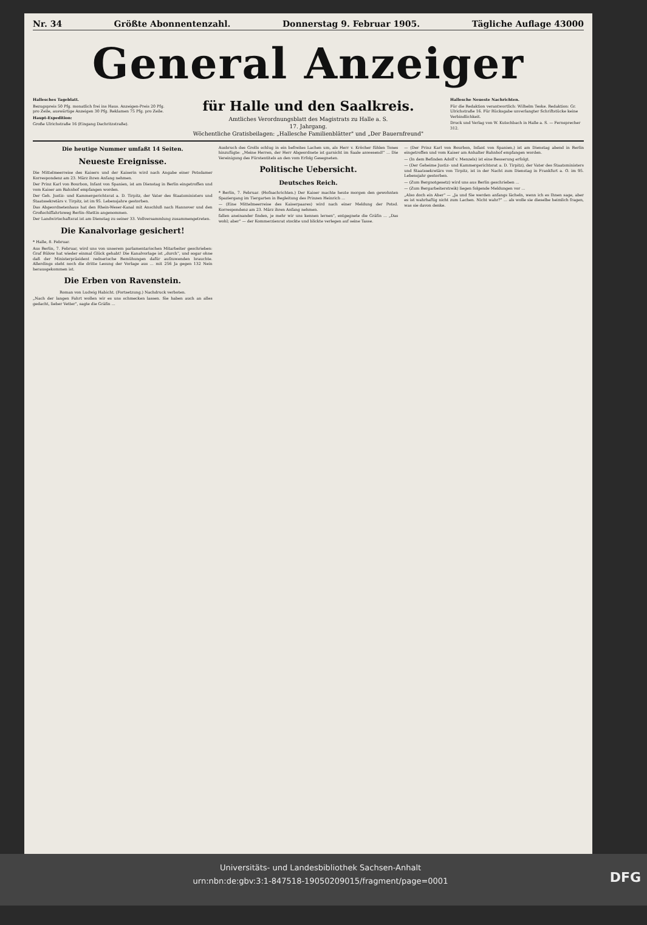Nr. 34 Größte Abonnentenzahl. Donnerstag 9. Februar 1905. Tägliche Auflage 43000
General Anzeiger
Hallesches Tageblatt.
Bezugspreis 50 Pfg. monatlich frei ins Haus. Anzeigen-Preis 20 Pfg. pro Zeile, auswärtige Anzeigen 30 Pfg. Reklamen 75 Pfg. pro Zeile.
Haupt-Expedition:
Große Ulrichstraße 16 (Eingang Dachritzstraße).
für Halle und den Saalkreis.
Amtliches Verordnungsblatt des Magistrats zu Halle a. S.
17. Jahrgang.
Wöchentliche Gratisbeilagen: „Hallesche Familienblätter" und „Der Bauernfreund"
Hallesche Neueste Nachrichten.
Für die Redaktion verantwortlich: Wilhelm Teske. Redaktion: Gr. Ulrichstraße 16. Für Rücksgabe unverlangter Schriftstücke keine Verbindlichkeit.
Druck und Verlag von W. Kutschbach in Halle a. S. — Fernsprecher 312.
Die heutige Nummer umfaßt 14 Seiten.
Neueste Ereignisse.
Die Mittelmeerreise des Kaisers und der Kaiserin wird nach Angabe einer Potsdamer Korrespondenz am 23. März ihren Anfang nehmen.
Der Prinz Karl von Bourbon, Infant von Spanien, ist am Dienstag in Berlin eingetroffen und vom Kaiser am Bahnhof empfangen worden.
Der Geh. Justiz- und Kammergerichtsrat a. D. Tirpitz, der Vater des Staatsministers und Staatssekretärs v. Tirpitz, ist im 95. Lebensjahre gestorben.
Das Abgeordnetenhaus hat den Rhein-Weser-Kanal mit Anschluß nach Hannover und den Großschiffahrtsweg Berlin–Stettin angenommen.
Der Landwirtschaftsrat ist am Dienstag zu seiner 33. Vollversammlung zusammengetreten.
Die Kanalvorlage gesichert!
* Halle, 8. Februar.
Aus Berlin, 7. Februar, wird uns von unserem parlamentarischen Mitarbeiter geschrieben: Graf Bülow hat wieder einmal Glück gehabt! Die Kanalvorlage ist „durch", und sogar ohne daß der Ministerpräsident rednerische Bemühungen dafür aufzuwenden brauchte. Allerdings steht noch die dritte Lesung der Vorlage aus ... mit 256 Ja gegen 132 Nein herausgekommen ist.
Die Erben von Ravenstein.
Roman von Ludwig Habicht. (Fortsetzung.) Nachdruck verboten.
„Nach der langen Fahrt wollen wir es uns schmecken lassen. Sie haben auch an alles gedacht, lieber Vetter", sagte die Gräfin ...
Ausbruch des Grolls schlug in ein befreites Lachen um, als Herr v. Kröcher fühlen Tones hinzufügte: „Meine Herren, der Herr Abgeordnete ist garnicht im Saale anwesend!" ... Die Vereinigung des Fürstentitels an den vom Erfolg Gesegneten.
Politische Uebersicht.
Deutsches Reich.
* Berlin, 7. Februar. (Hofnachrichten.) Der Kaiser machte heute morgen den gewohnten Spaziergang im Tiergarten in Begleitung des Prinzen Heinrich ...
— (Eine Mittelmeerreise des Kaiserpaares) wird nach einer Meldung der Potsd. Korrespondenz am 23. März ihren Anfang nehmen.
fallen aneinander finden, je mehr wir uns kennen lernen", entgegnete die Gräfin ... „Das wohl; aber" — der Kommerzienrat stockte und blickte verlegen auf seine Tasse.
— (Der Prinz Karl von Bourbon, Infant von Spanien,) ist am Dienstag abend in Berlin eingetroffen und vom Kaiser am Anhalter Bahnhof empfangen worden.
— (In dem Befinden Adolf v. Menzels) ist eine Besserung erfolgt.
— (Der Geheime Justiz- und Kammergerichtsrat a. D. Tirpitz), der Vater des Staatsministers und Staatssekretärs von Tirpitz, ist in der Nacht zum Dienstag in Frankfurt a. O. im 95. Lebensjahr gestorben.
— (Zum Bergnotgesetz) wird uns aus Berlin geschrieben ...
— (Zum Bergarbeiterstreik) liegen folgende Meldungen vor ...
„Also doch ein Aber" — „Ja und Sie werden anfangs lächeln, wenn ich es Ihnen sage, aber es ist wahrhaftig nicht zum Lachen. Nicht wahr?" ... als wolle sie dieselbe heimlich fragen, was sie davon denke.
Universitäts- und Landesbibliothek Sachsen-Anhalt
urn:nbn:de:gbv:3:1-847518-19050209015/fragment/page=0001
DFG